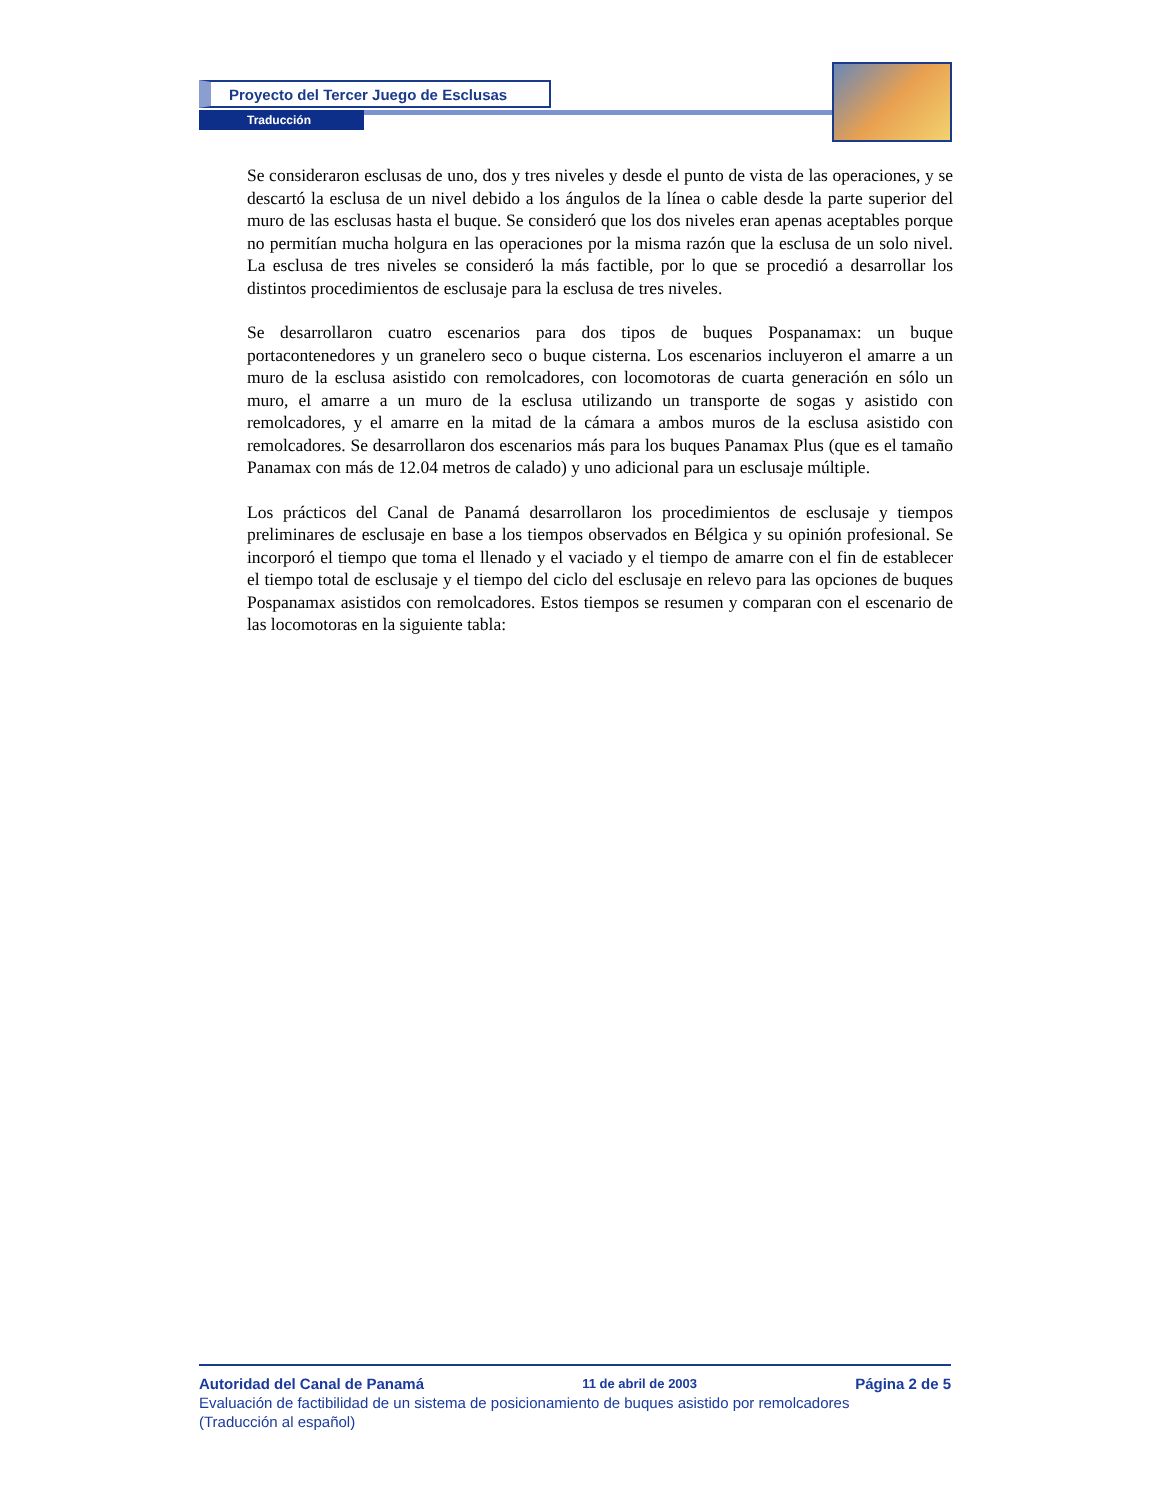Proyecto del Tercer Juego de Esclusas
Traducción
Se consideraron esclusas de uno, dos y tres niveles y desde el punto de vista de las operaciones, y se descartó la esclusa de un nivel debido a los ángulos de la línea o cable desde la parte superior del muro de las esclusas hasta el buque. Se consideró que los dos niveles eran apenas aceptables porque no permitían mucha holgura en las operaciones por la misma razón que la esclusa de un solo nivel. La esclusa de tres niveles se consideró la más factible, por lo que se procedió a desarrollar los distintos procedimientos de esclusaje para la esclusa de tres niveles.
Se desarrollaron cuatro escenarios para dos tipos de buques Pospanamax: un buque portacontenedores y un granelero seco o buque cisterna. Los escenarios incluyeron el amarre a un muro de la esclusa asistido con remolcadores, con locomotoras de cuarta generación en sólo un muro, el amarre a un muro de la esclusa utilizando un transporte de sogas y asistido con remolcadores, y el amarre en la mitad de la cámara a ambos muros de la esclusa asistido con remolcadores. Se desarrollaron dos escenarios más para los buques Panamax Plus (que es el tamaño Panamax con más de 12.04 metros de calado) y uno adicional para un esclusaje múltiple.
Los prácticos del Canal de Panamá desarrollaron los procedimientos de esclusaje y tiempos preliminares de esclusaje en base a los tiempos observados en Bélgica y su opinión profesional. Se incorporó el tiempo que toma el llenado y el vaciado y el tiempo de amarre con el fin de establecer el tiempo total de esclusaje y el tiempo del ciclo del esclusaje en relevo para las opciones de buques Pospanamax asistidos con remolcadores. Estos tiempos se resumen y comparan con el escenario de las locomotoras en la siguiente tabla:
Autoridad del Canal de Panamá 11 de abril de 2003 Página 2 de 5
Evaluación de factibilidad de un sistema de posicionamiento de buques asistido por remolcadores
(Traducción al español)